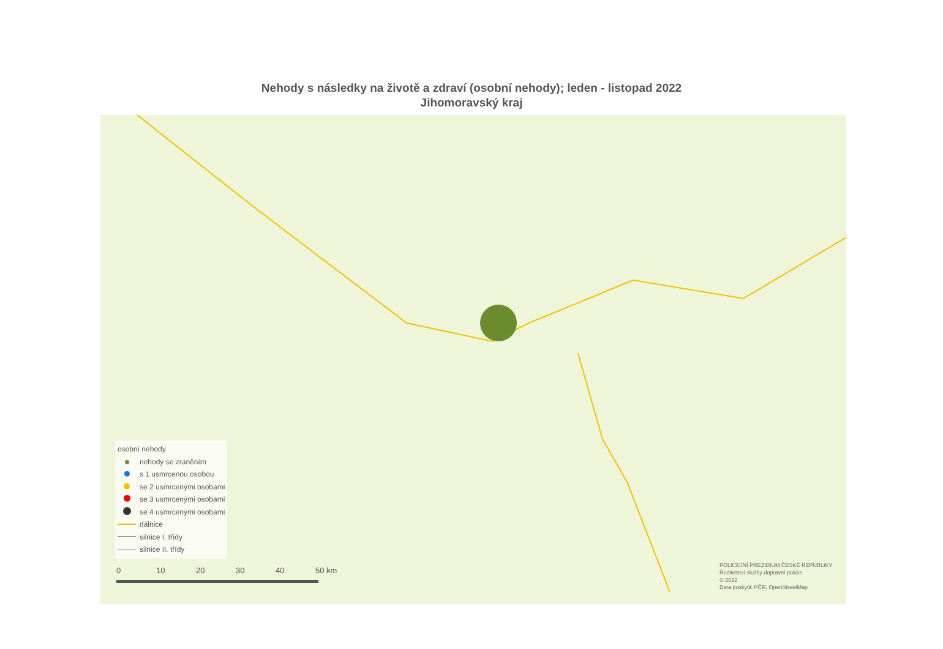Nehody s následky na životě a zdraví (osobní nehody); leden - listopad 2022
Jihomoravský kraj
osobní nehody
nehody se zraněním
s 1 usmrcenou osobou
se 2 usmrcenými osobami
se 3 usmrcenými osobami
se 4 usmrcenými osobami
dálnice
silnice I. třídy
silnice II. třídy
0 10 20 30 40 50 km
POLICEJNÍ PREZIDIUM ČESKÉ REPUBLIKY
Ředitelství služby dopravní policie
© 2022
Data poskytli: PČR, OpenStreetMap